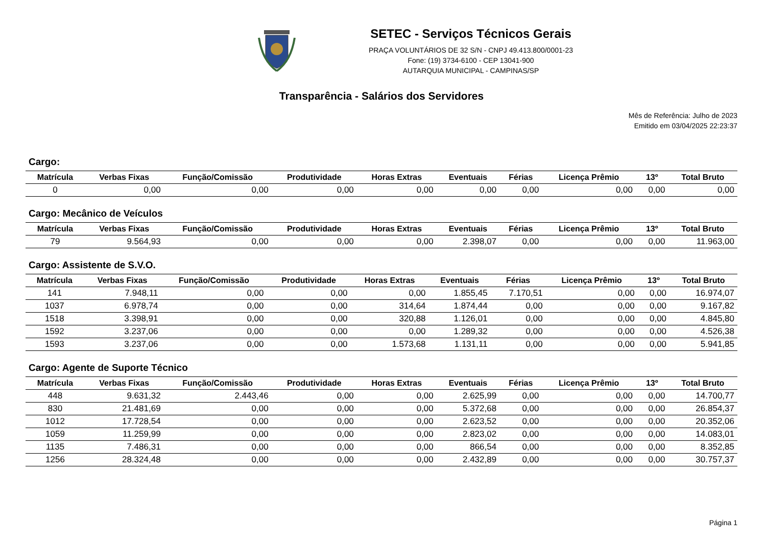SETEC - Serviços Técnicos Gerais
PRAÇA VOLUNTÁRIOS DE 32 S/N - CNPJ 49.413.800/0001-23
Fone: (19) 3734-6100 - CEP 13041-900
AUTARQUIA MUNICIPAL - CAMPINAS/SP
Transparência - Salários dos Servidores
Mês de Referência: Julho de 2023
Emitido em 03/04/2025 22:23:37
Cargo:
| Matrícula | Verbas Fixas | Função/Comissão | Produtividade | Horas Extras | Eventuais | Férias | Licença Prêmio | 13º | Total Bruto |
| --- | --- | --- | --- | --- | --- | --- | --- | --- | --- |
| 0 | 0,00 | 0,00 | 0,00 | 0,00 | 0,00 | 0,00 | 0,00 | 0,00 | 0,00 |
Cargo: Mecânico de Veículos
| Matrícula | Verbas Fixas | Função/Comissão | Produtividade | Horas Extras | Eventuais | Férias | Licença Prêmio | 13º | Total Bruto |
| --- | --- | --- | --- | --- | --- | --- | --- | --- | --- |
| 79 | 9.564,93 | 0,00 | 0,00 | 0,00 | 2.398,07 | 0,00 | 0,00 | 0,00 | 11.963,00 |
Cargo: Assistente de S.V.O.
| Matrícula | Verbas Fixas | Função/Comissão | Produtividade | Horas Extras | Eventuais | Férias | Licença Prêmio | 13º | Total Bruto |
| --- | --- | --- | --- | --- | --- | --- | --- | --- | --- |
| 141 | 7.948,11 | 0,00 | 0,00 | 0,00 | 1.855,45 | 7.170,51 | 0,00 | 0,00 | 16.974,07 |
| 1037 | 6.978,74 | 0,00 | 0,00 | 314,64 | 1.874,44 | 0,00 | 0,00 | 0,00 | 9.167,82 |
| 1518 | 3.398,91 | 0,00 | 0,00 | 320,88 | 1.126,01 | 0,00 | 0,00 | 0,00 | 4.845,80 |
| 1592 | 3.237,06 | 0,00 | 0,00 | 0,00 | 1.289,32 | 0,00 | 0,00 | 0,00 | 4.526,38 |
| 1593 | 3.237,06 | 0,00 | 0,00 | 1.573,68 | 1.131,11 | 0,00 | 0,00 | 0,00 | 5.941,85 |
Cargo: Agente de Suporte Técnico
| Matrícula | Verbas Fixas | Função/Comissão | Produtividade | Horas Extras | Eventuais | Férias | Licença Prêmio | 13º | Total Bruto |
| --- | --- | --- | --- | --- | --- | --- | --- | --- | --- |
| 448 | 9.631,32 | 2.443,46 | 0,00 | 0,00 | 2.625,99 | 0,00 | 0,00 | 0,00 | 14.700,77 |
| 830 | 21.481,69 | 0,00 | 0,00 | 0,00 | 5.372,68 | 0,00 | 0,00 | 0,00 | 26.854,37 |
| 1012 | 17.728,54 | 0,00 | 0,00 | 0,00 | 2.623,52 | 0,00 | 0,00 | 0,00 | 20.352,06 |
| 1059 | 11.259,99 | 0,00 | 0,00 | 0,00 | 2.823,02 | 0,00 | 0,00 | 0,00 | 14.083,01 |
| 1135 | 7.486,31 | 0,00 | 0,00 | 0,00 | 866,54 | 0,00 | 0,00 | 0,00 | 8.352,85 |
| 1256 | 28.324,48 | 0,00 | 0,00 | 0,00 | 2.432,89 | 0,00 | 0,00 | 0,00 | 30.757,37 |
Página 1